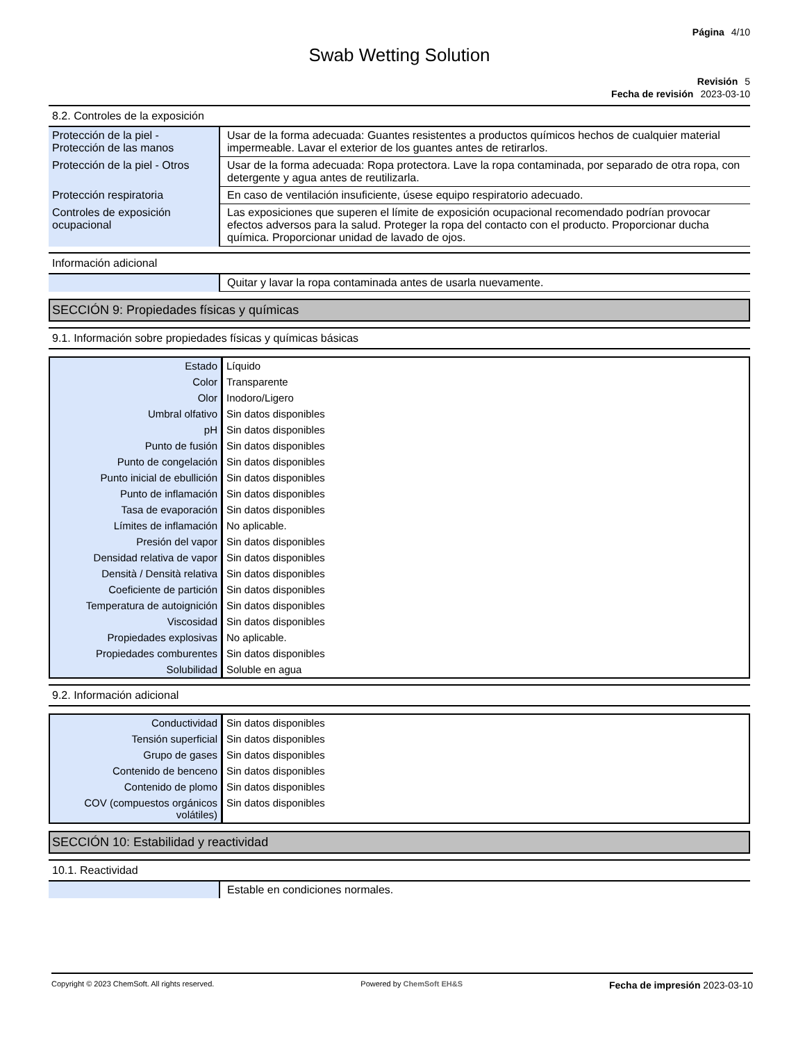Página 4/10
Swab Wetting Solution
Revisión 5
Fecha de revisión 2023-03-10
8.2. Controles de la exposición
| Protección de la piel - Protección de las manos | Usar de la forma adecuada: Guantes resistentes a productos químicos hechos de cualquier material impermeable. Lavar el exterior de los guantes antes de retirarlos. |
| Protección de la piel - Otros | Usar de la forma adecuada: Ropa protectora. Lave la ropa contaminada, por separado de otra ropa, con detergente y agua antes de reutilizarla. |
| Protección respiratoria | En caso de ventilación insuficiente, úsese equipo respiratorio adecuado. |
| Controles de exposición ocupacional | Las exposiciones que superen el límite de exposición ocupacional recomendado podrían provocar efectos adversos para la salud. Proteger la ropa del contacto con el producto. Proporcionar ducha química. Proporcionar unidad de lavado de ojos. |
Información adicional
| | Quitar y lavar la ropa contaminada antes de usarla nuevamente. |
SECCIÓN 9: Propiedades físicas y químicas
9.1. Información sobre propiedades físicas y químicas básicas
| Estado | Líquido |
| Color | Transparente |
| Olor | Inodoro/Ligero |
| Umbral olfativo | Sin datos disponibles |
| pH | Sin datos disponibles |
| Punto de fusión | Sin datos disponibles |
| Punto de congelación | Sin datos disponibles |
| Punto inicial de ebullición | Sin datos disponibles |
| Punto de inflamación | Sin datos disponibles |
| Tasa de evaporación | Sin datos disponibles |
| Límites de inflamación | No aplicable. |
| Presión del vapor | Sin datos disponibles |
| Densidad relativa de vapor | Sin datos disponibles |
| Densità / Densità relativa | Sin datos disponibles |
| Coeficiente de partición | Sin datos disponibles |
| Temperatura de autoignición | Sin datos disponibles |
| Viscosidad | Sin datos disponibles |
| Propiedades explosivas | No aplicable. |
| Propiedades comburentes | Sin datos disponibles |
| Solubilidad | Soluble en agua |
9.2. Información adicional
| Conductividad | Sin datos disponibles |
| Tensión superficial | Sin datos disponibles |
| Grupo de gases | Sin datos disponibles |
| Contenido de benceno | Sin datos disponibles |
| Contenido de plomo | Sin datos disponibles |
| COV (compuestos orgánicos volátiles) | Sin datos disponibles |
SECCIÓN 10: Estabilidad y reactividad
10.1. Reactividad
| | Estable en condiciones normales. |
Copyright © 2023 ChemSoft. All rights reserved. Powered by ChemSoft EH&S Fecha de impresión 2023-03-10